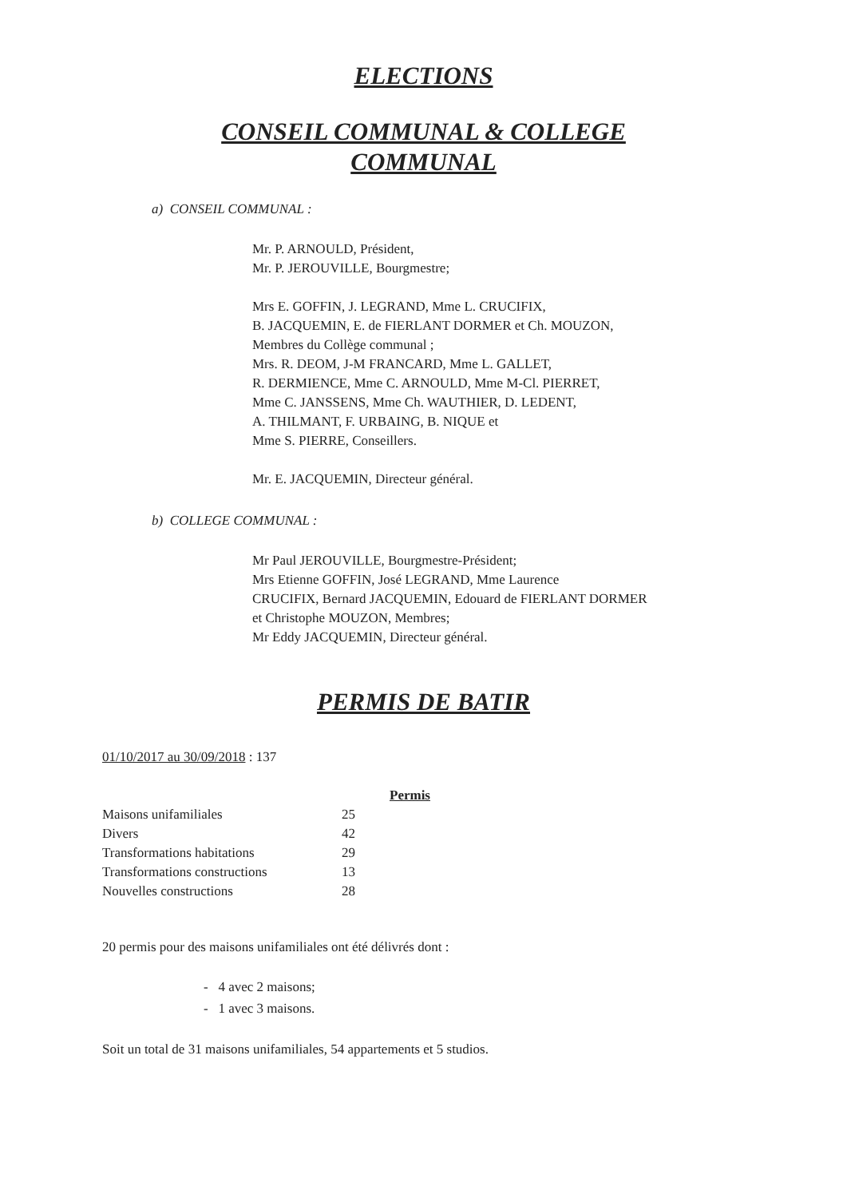ELECTIONS
CONSEIL COMMUNAL & COLLEGE
COMMUNAL
a) CONSEIL COMMUNAL :
Mr. P. ARNOULD, Président,
Mr. P. JEROUVILLE, Bourgmestre;
Mrs E. GOFFIN, J. LEGRAND, Mme L. CRUCIFIX,
B. JACQUEMIN, E. de FIERLANT DORMER et Ch. MOUZON,
Membres du Collège communal ;
Mrs. R. DEOM, J-M FRANCARD, Mme L. GALLET,
R. DERMIENCE, Mme C. ARNOULD, Mme M-Cl. PIERRET,
Mme C. JANSSENS, Mme Ch. WAUTHIER, D. LEDENT,
A. THILMANT, F. URBAING, B. NIQUE et
Mme S. PIERRE, Conseillers.
Mr. E. JACQUEMIN, Directeur général.
b) COLLEGE COMMUNAL :
Mr Paul JEROUVILLE, Bourgmestre-Président;
Mrs Etienne GOFFIN, José LEGRAND, Mme Laurence
CRUCIFIX, Bernard JACQUEMIN, Edouard de FIERLANT DORMER
et Christophe MOUZON, Membres;
Mr Eddy JACQUEMIN, Directeur général.
PERMIS DE BATIR
01/10/2017 au 30/09/2018 : 137
| | | Permis |
| Maisons unifamiliales | 25 | |
| Divers | 42 | |
| Transformations habitations | 29 | |
| Transformations constructions | 13 | |
| Nouvelles constructions | 28 | |
20 permis pour des maisons unifamiliales ont été délivrés dont :
- 4 avec 2 maisons;
- 1 avec 3 maisons.
Soit un total de 31 maisons unifamiliales, 54 appartements et 5 studios.